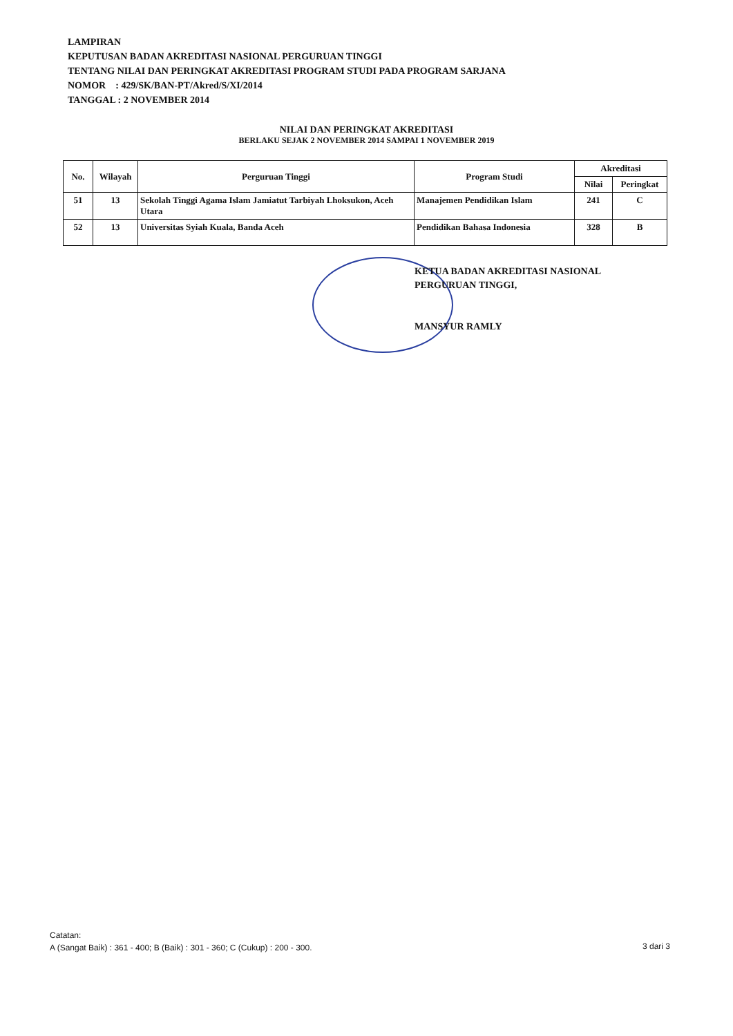LAMPIRAN
KEPUTUSAN BADAN AKREDITASI NASIONAL PERGURUAN TINGGI
TENTANG NILAI DAN PERINGKAT AKREDITASI PROGRAM STUDI PADA PROGRAM SARJANA
NOMOR : 429/SK/BAN-PT/Akred/S/XI/2014
TANGGAL : 2 NOVEMBER 2014
NILAI DAN PERINGKAT AKREDITASI
BERLAKU SEJAK 2 NOVEMBER 2014 SAMPAI 1 NOVEMBER 2019
| No. | Wilayah | Perguruan Tinggi | Program Studi | Akreditasi | |
| --- | --- | --- | --- | --- | --- |
| | | | | Nilai | Peringkat |
| 51 | 13 | Sekolah Tinggi Agama Islam Jamiatut Tarbiyah Lhoksukon, Aceh Utara | Manajemen Pendidikan Islam | 241 | C |
| 52 | 13 | Universitas Syiah Kuala, Banda Aceh | Pendidikan Bahasa Indonesia | 328 | B |
KETUA BADAN AKREDITASI NASIONAL
PERGURUAN TINGGI,
MANSYUR RAMLY
Catatan:
A (Sangat Baik) : 361 - 400; B (Baik) : 301 - 360; C (Cukup) : 200 - 300.
3 dari 3